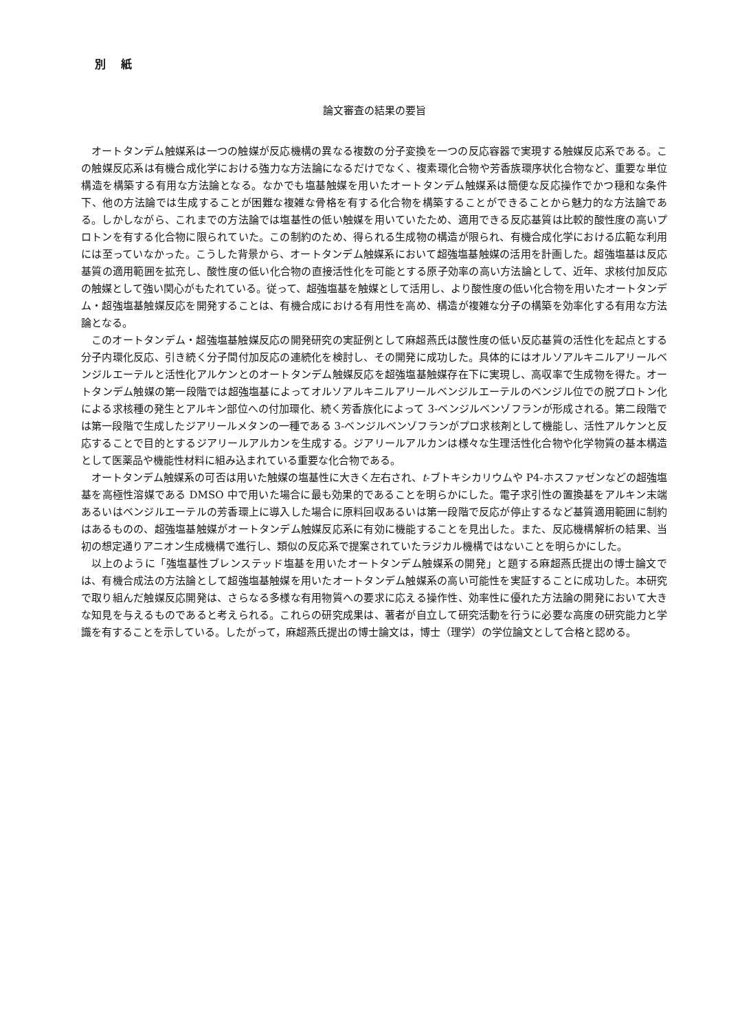別 紙
論文審査の結果の要旨
オートタンデム触媒系は一つの触媒が反応機構の異なる複数の分子変換を一つの反応容器で実現する触媒反応系である。この触媒反応系は有機合成化学における強力な方法論になるだけでなく、複素環化合物や芳香族環序状化合物など、重要な単位構造を構築する有用な方法論となる。なかでも塩基触媒を用いたオートタンデム触媒系は簡便な反応操作でかつ穏和な条件下、他の方法論では生成することが困難な複雑な骨格を有する化合物を構築することができることから魅力的な方法論である。しかしながら、これまでの方法論では塩基性の低い触媒を用いていたため、適用できる反応基質は比較的酸性度の高いプロトンを有する化合物に限られていた。この制約のため、得られる生成物の構造が限られ、有機合成化学における広範な利用には至っていなかった。こうした背景から、オートタンデム触媒系において超強塩基触媒の活用を計画した。超強塩基は反応基質の適用範囲を拡充し、酸性度の低い化合物の直接活性化を可能とする原子効率の高い方法論として、近年、求核付加反応の触媒として強い関心がもたれている。従って、超強塩基を触媒として活用し、より酸性度の低い化合物を用いたオートタンデム・超強塩基触媒反応を開発することは、有機合成における有用性を高め、構造が複雑な分子の構築を効率化する有用な方法論となる。
このオートタンデム・超強塩基触媒反応の開発研究の実証例として麻超燕氏は酸性度の低い反応基質の活性化を起点とする分子内環化反応、引き続く分子間付加反応の連続化を検討し、その開発に成功した。具体的にはオルソアルキニルアリールベンジルエーテルと活性化アルケンとのオートタンデム触媒反応を超強塩基触媒存在下に実現し、高収率で生成物を得た。オートタンデム触媒の第一段階では超強塩基によってオルソアルキニルアリールベンジルエーテルのベンジル位での脱プロトン化による求核種の発生とアルキン部位への付加環化、続く芳香族化によって 3-ベンジルベンゾフランが形成される。第二段階では第一段階で生成したジアリールメタンの一種である 3-ベンジルベンゾフランがプロ求核剤として機能し、活性アルケンと反応することで目的とするジアリールアルカンを生成する。ジアリールアルカンは様々な生理活性化合物や化学物質の基本構造として医薬品や機能性材料に組み込まれている重要な化合物である。
オートタンデム触媒系の可否は用いた触媒の塩基性に大きく左右され、t-ブトキシカリウムや P4-ホスファゼンなどの超強塩基を高極性溶媒である DMSO 中で用いた場合に最も効果的であることを明らかにした。電子求引性の置換基をアルキン末端あるいはベンジルエーテルの芳香環上に導入した場合に原料回収あるいは第一段階で反応が停止するなど基質適用範囲に制約はあるものの、超強塩基触媒がオートタンデム触媒反応系に有効に機能することを見出した。また、反応機構解析の結果、当初の想定通りアニオン生成機構で進行し、類似の反応系で提案されていたラジカル機構ではないことを明らかにした。
以上のように「強塩基性ブレンステッド塩基を用いたオートタンデム触媒系の開発」と題する麻超燕氏提出の博士論文では、有機合成法の方法論として超強塩基触媒を用いたオートタンデム触媒系の高い可能性を実証することに成功した。本研究で取り組んだ触媒反応開発は、さらなる多様な有用物質への要求に応える操作性、効率性に優れた方法論の開発において大きな知見を与えるものであると考えられる。これらの研究成果は、著者が自立して研究活動を行うに必要な高度の研究能力と学識を有することを示している。したがって，麻超燕氏提出の博士論文は，博士（理学）の学位論文として合格と認める。